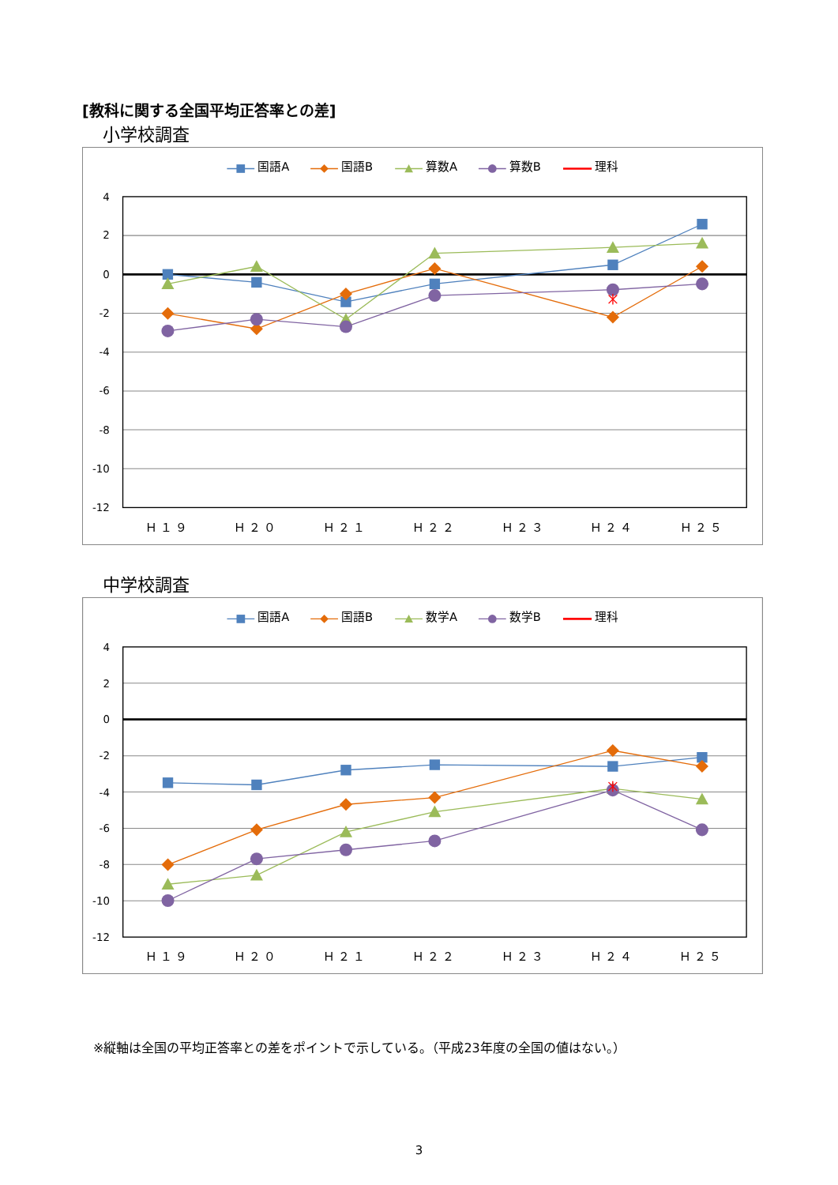[教科に関する全国平均正答率との差]
小学校調査
国語A
国語B
算数A
算数B
理科
4
2
0
-2
-4
-6
-8
-10
-12
Ｈ１９
Ｈ２０
Ｈ２１
Ｈ２２
Ｈ２３
Ｈ２４
Ｈ２５
中学校調査
国語A
国語B
数学A
数学B
理科
4
2
0
-2
-4
-6
-8
-10
-12
Ｈ１９
Ｈ２０
Ｈ２１
Ｈ２２
Ｈ２３
Ｈ２４
Ｈ２５
※縦軸は全国の平均正答率との差をポイントで示している。（平成23年度の全国の値はない。）
3